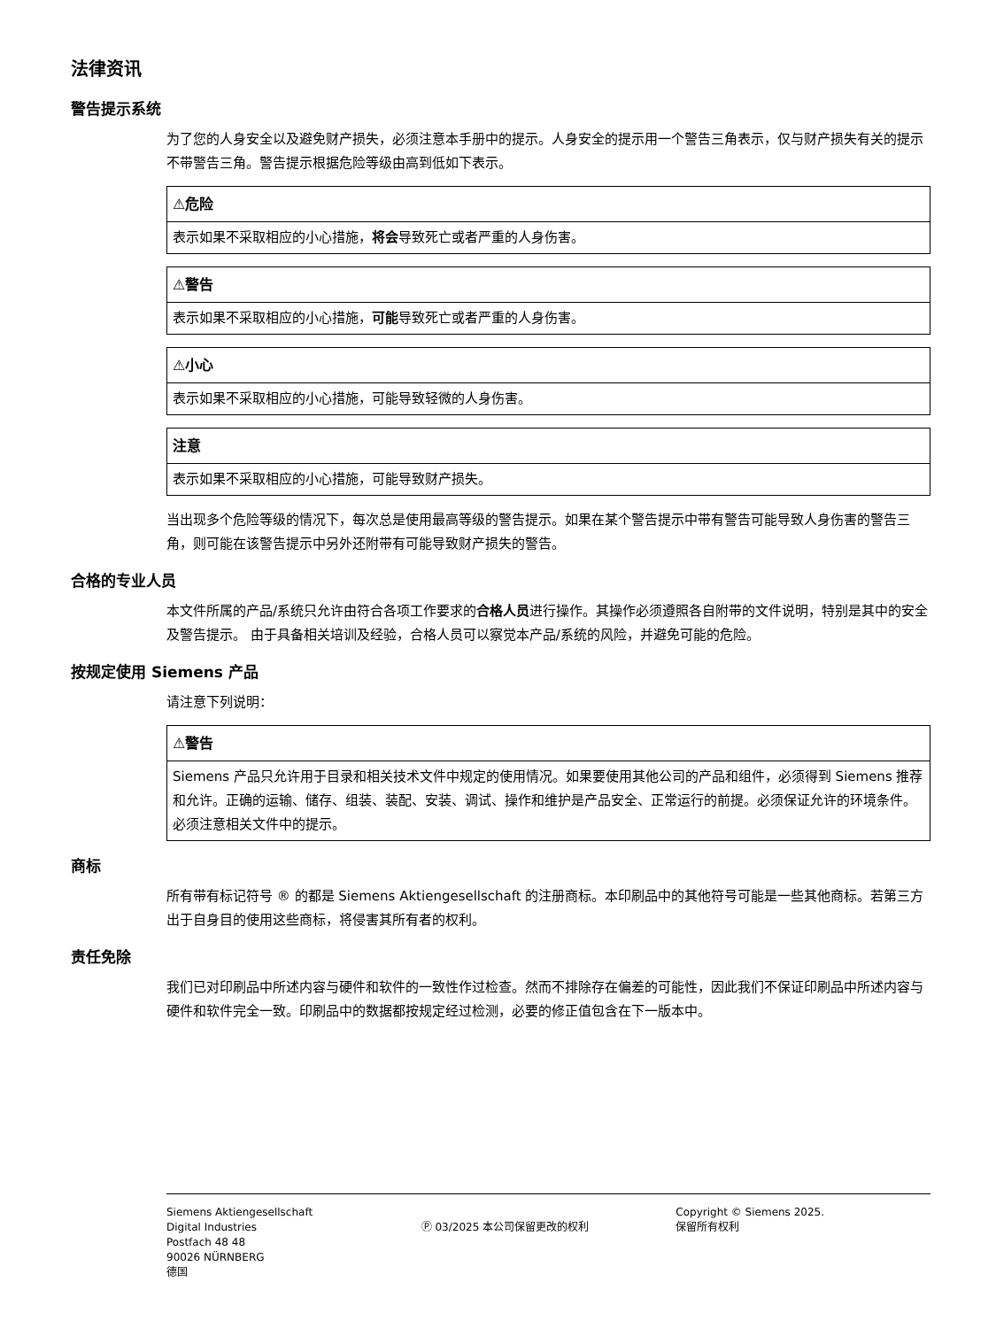法律资讯
警告提示系统
为了您的人身安全以及避免财产损失，必须注意本手册中的提示。人身安全的提示用一个警告三角表示，仅与财产损失有关的提示不带警告三角。警告提示根据危险等级由高到低如下表示。
⚠危险
表示如果不采取相应的小心措施，将会导致死亡或者严重的人身伤害。
⚠警告
表示如果不采取相应的小心措施，可能导致死亡或者严重的人身伤害。
⚠小心
表示如果不采取相应的小心措施，可能导致轻微的人身伤害。
注意
表示如果不采取相应的小心措施，可能导致财产损失。
当出现多个危险等级的情况下，每次总是使用最高等级的警告提示。如果在某个警告提示中带有警告可能导致人身伤害的警告三角，则可能在该警告提示中另外还附带有可能导致财产损失的警告。
合格的专业人员
本文件所属的产品/系统只允许由符合各项工作要求的合格人员进行操作。其操作必须遵照各自附带的文件说明，特别是其中的安全及警告提示。 由于具备相关培训及经验，合格人员可以察觉本产品/系统的风险，并避免可能的危险。
按规定使用 Siemens 产品
请注意下列说明：
⚠警告
Siemens 产品只允许用于目录和相关技术文件中规定的使用情况。如果要使用其他公司的产品和组件，必须得到 Siemens 推荐和允许。正确的运输、储存、组装、装配、安装、调试、操作和维护是产品安全、正常运行的前提。必须保证允许的环境条件。必须注意相关文件中的提示。
商标
所有带有标记符号 ® 的都是 Siemens Aktiengesellschaft 的注册商标。本印刷品中的其他符号可能是一些其他商标。若第三方出于自身目的使用这些商标，将侵害其所有者的权利。
责任免除
我们已对印刷品中所述内容与硬件和软件的一致性作过检查。然而不排除存在偏差的可能性，因此我们不保证印刷品中所述内容与硬件和软件完全一致。印刷品中的数据都按规定经过检测，必要的修正值包含在下一版本中。
Siemens Aktiengesellschaft
Digital Industries
Postfach 48 48
90026 NÜRNBERG
德国
Ⓟ 03/2025 本公司保留更改的权利 Copyright © Siemens 2025.
保留所有权利